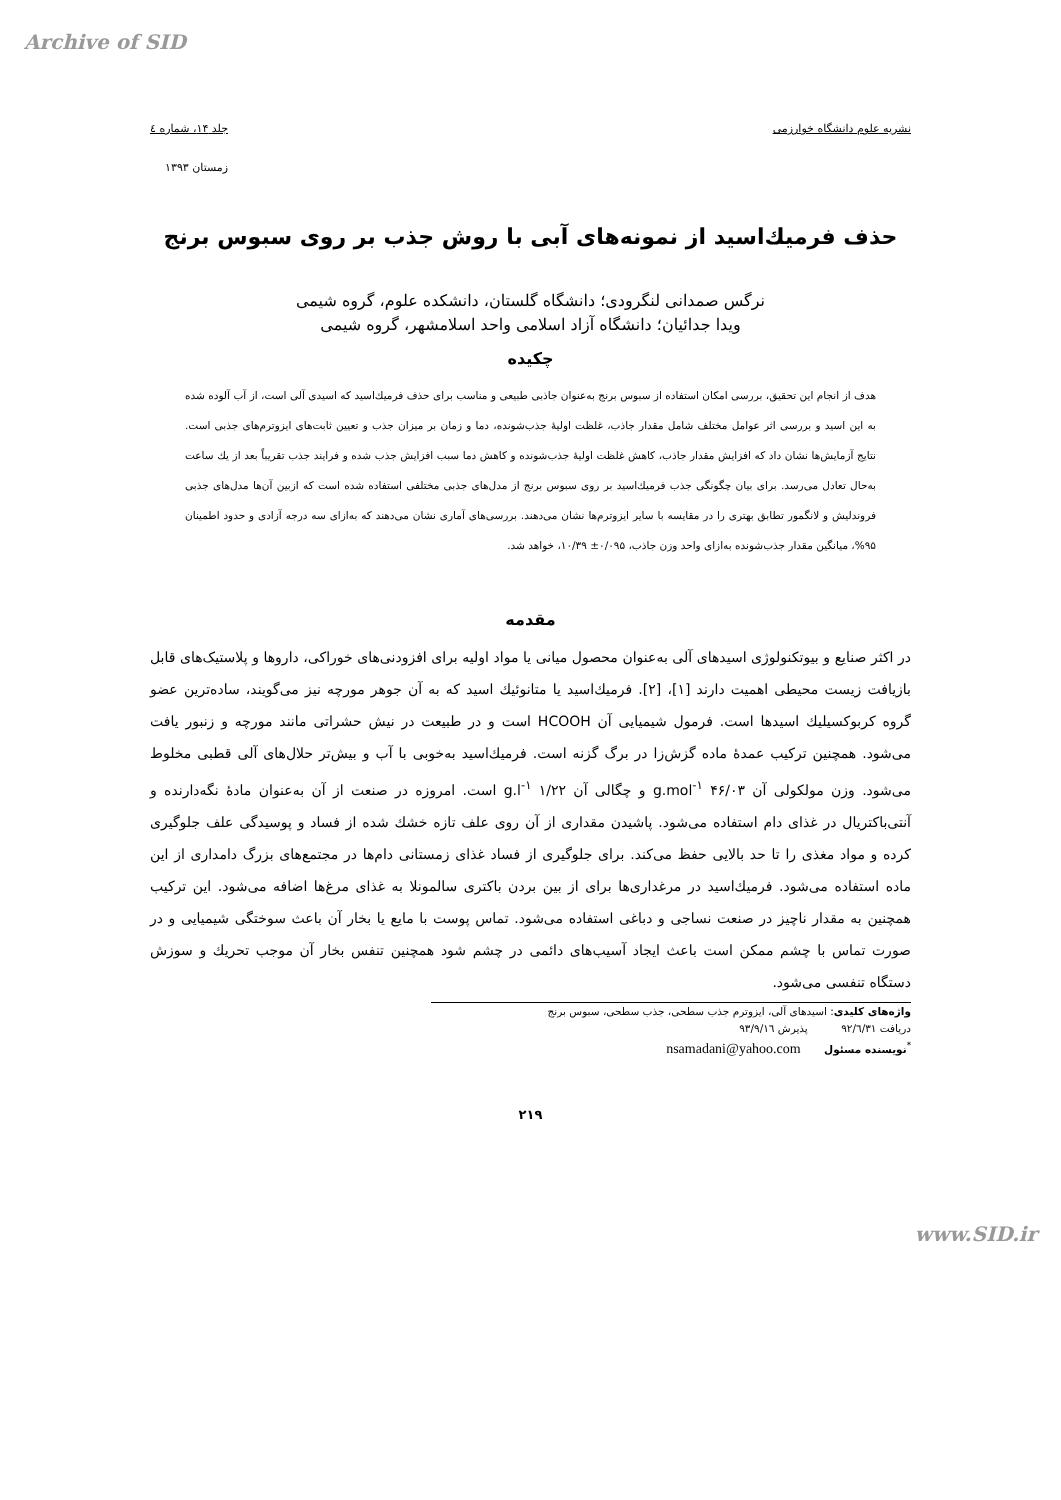Archive of SID
نشریه علوم دانشگاه خوارزمی جلد ۱۴، شماره ٤
زمستان ۱۳۹۳
حذف فرمیك‌اسید از نمونه‌های آبی با روش جذب بر روی سبوس برنج
نرگس صمدانی لنگرودی؛ دانشگاه گلستان، دانشکده علوم، گروه شیمی
ویدا جدائیان؛ دانشگاه آزاد اسلامی واحد اسلامشهر، گروه شیمی
چکیده
هدف از انجام این تحقیق، بررسی امکان استفاده از سبوس برنج به‌عنوان جاذبی طبیعی و مناسب برای حذف فرمیك‌اسید که اسیدی آلی است، از آب آلوده شده به این اسید و بررسی اثر عوامل مختلف شامل مقدار جاذب، غلظت اولیهٔ جذب‌شونده، دما و زمان بر میزان جذب و تعیین ثابت‌های ایزوترم‌های جذبی است. نتایج آزمایش‌ها نشان داد که افزایش مقدار جاذب، کاهش غلظت اولیهٔ جذب‌شونده و کاهش دما سبب افزایش جذب شده و فرایند جذب تقریباً بعد از یك ساعت به‌حال تعادل می‌رسد. برای بیان چگونگی جذب فرمیك‌اسید بر روی سبوس برنج از مدل‌های جذبی مختلفی استفاده شده است که ازبین آن‌ها مدل‌های جذبی فروندلیش و لانگمور تطابق بهتری را در مقایسه با سایر ایزوترم‌ها نشان می‌دهند. بررسی‌های آماری نشان می‌دهند که به‌ازای سه درجه آزادی و حدود اطمینان ۹۵%، میانگین مقدار جذب‌شونده به‌ازای واحد وزن جاذب، ۰/۰۹۵± ۱۰/۳۹، خواهد شد.
مقدمه
در اکثر صنایع و بیوتکنولوژی اسیدهای آلی به‌عنوان محصول میانی یا مواد اولیه برای افزودنی‌های خوراکی، داروها و پلاستیک‌های قابل بازیافت زیست محیطی اهمیت دارند [۱]، [۲]. فرمیك‌اسید یا متانوئیك اسید که به آن جوهر مورچه نیز می‌گویند، ساده‌ترین عضو گروه کربوکسیلیك اسیدها است. فرمول شیمیایی آن HCOOH است و در طبیعت در نیش حشراتی مانند مورچه و زنبور یافت می‌شود. همچنین ترکیب عمدهٔ ماده گزش‌زا در برگ گزنه است. فرمیك‌اسید به‌خوبی با آب و بیش‌تر حلال‌های آلی قطبی مخلوط می‌شود. وزن مولکولی آن g.mol<sup>-۱</sup> ۴۶/۰۳ و چگالی آن g.l<sup>-۱</sup> ۱/۲۲ است. امروزه در صنعت از آن به‌عنوان مادهٔ نگه‌دارنده و آنتی‌باکتریال در غذای دام استفاده می‌شود. پاشیدن مقداری از آن روی علف تازه خشك شده از فساد و پوسیدگی علف جلوگیری کرده و مواد مغذی را تا حد بالایی حفظ می‌کند. برای جلوگیری از فساد غذای زمستانی دام‌ها در مجتمع‌های بزرگ دامداری از این ماده استفاده می‌شود. فرمیك‌اسید در مرغداری‌ها برای از بین بردن باکتری سالمونلا به غذای مرغ‌ها اضافه می‌شود. این ترکیب همچنین به مقدار ناچیز در صنعت نساجی و دباغی استفاده می‌شود. تماس پوست با مایع یا بخار آن باعث سوختگی شیمیایی و در صورت تماس با چشم ممکن است باعث ایجاد آسیب‌های دائمی در چشم شود همچنین تنفس بخار آن موجب تحریك و سوزش دستگاه تنفسی می‌شود.
واژه‌های کلیدی: اسیدهای آلی، ایزوترم جذب سطحی، جذب سطحی، سبوس برنج
دریافت ۹۲/٦/۳۱ پذیرش ۹۳/۹/۱٦
<sup>*</sup> نویسنده مسئول nsamadani@yahoo.com
۲۱۹
www.SID.ir